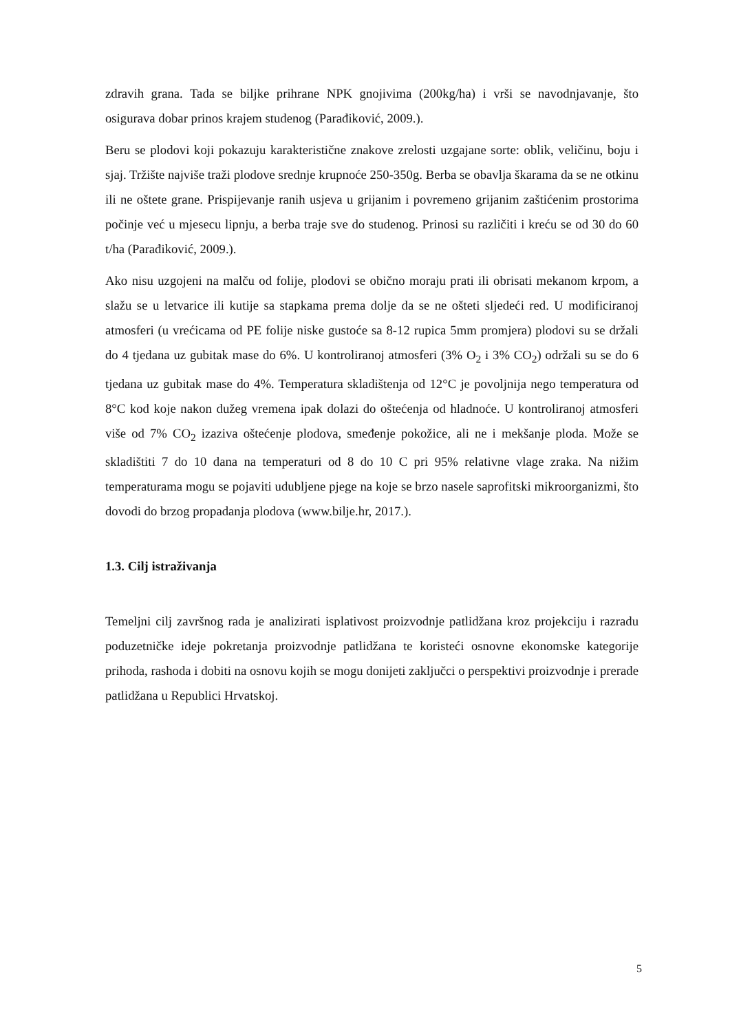zdravih grana. Tada se biljke prihrane NPK gnojivima (200kg/ha) i vrši se navodnjavanje, što osigurava dobar prinos krajem studenog (Parađiković, 2009.).
Beru se plodovi koji pokazuju karakteristične znakove zrelosti uzgajane sorte: oblik, veličinu, boju i sjaj. Tržište najviše traži plodove srednje krupnoće 250-350g. Berba se obavlja škarama da se ne otkinu ili ne oštete grane. Prispijevanje ranih usjeva u grijanim i povremeno grijanim zaštićenim prostorima počinje već u mjesecu lipnju, a berba traje sve do studenog. Prinosi su različiti i kreću se od 30 do 60 t/ha (Parađiković, 2009.).
Ako nisu uzgojeni na malču od folije, plodovi se obično moraju prati ili obrisati mekanom krpom, a slažu se u letvarice ili kutije sa stapkama prema dolje da se ne ošteti sljedeći red. U modificiranoj atmosferi (u vrećicama od PE folije niske gustoće sa 8-12 rupica 5mm promjera) plodovi su se držali do 4 tjedana uz gubitak mase do 6%. U kontroliranoj atmosferi (3% O<sub>2</sub> i 3% CO<sub>2</sub>) održali su se do 6 tjedana uz gubitak mase do 4%. Temperatura skladištenja od 12°C je povoljnija nego temperatura od 8°C kod koje nakon dužeg vremena ipak dolazi do oštećenja od hladnoće. U kontroliranoj atmosferi više od 7% CO<sub>2</sub> izaziva oštećenje plodova, smeđenje pokožice, ali ne i mekšanje ploda. Može se skladištiti 7 do 10 dana na temperaturi od 8 do 10 C pri 95% relativne vlage zraka. Na nižim temperaturama mogu se pojaviti udubljene pjege na koje se brzo nasele saprofitski mikroorganizmi, što dovodi do brzog propadanja plodova (www.bilje.hr, 2017.).
1.3. Cilj istraživanja
Temeljni cilj završnog rada je analizirati isplativost proizvodnje patlidžana kroz projekciju i razradu poduzetničke ideje pokretanja proizvodnje patlidžana te koristeći osnovne ekonomske kategorije prihoda, rashoda i dobiti na osnovu kojih se mogu donijeti zaključci o perspektivi proizvodnje i prerade patlidžana u Republici Hrvatskoj.
5